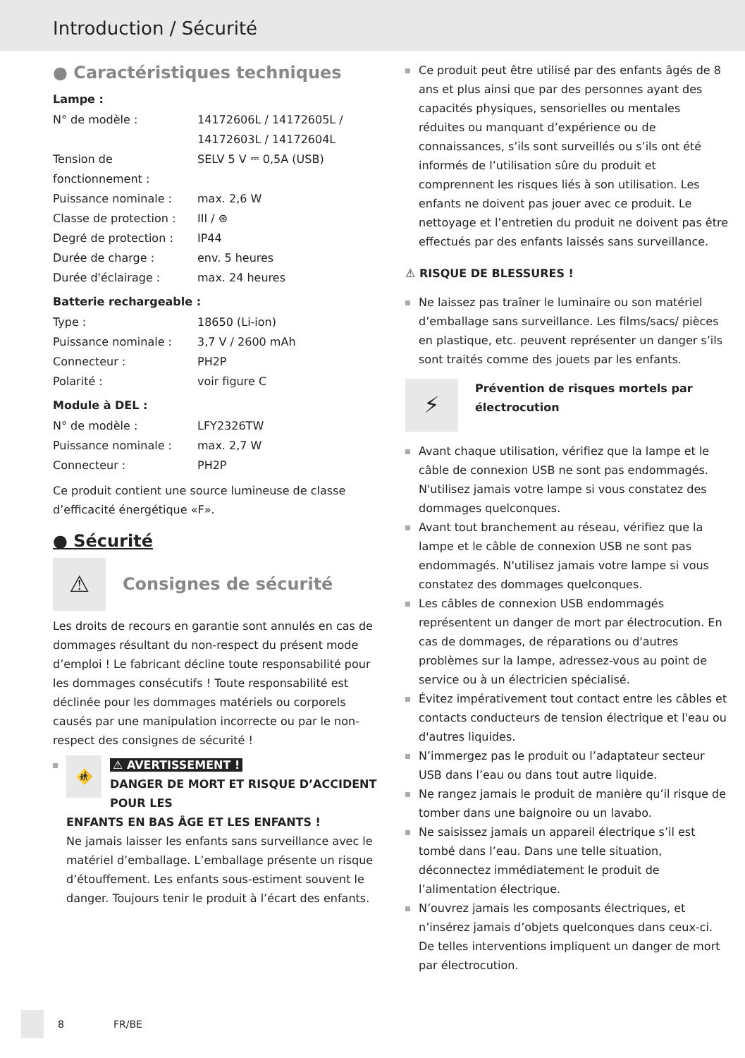Introduction / Sécurité
● Caractéristiques techniques
Lampe :
| N° de modèle : | 14172606L / 14172605L / 14172603L / 14172604L |
| Tension de fonctionnement : | SELV 5 V ⎓ 0,5A (USB) |
| Puissance nominale : | max. 2,6 W |
| Classe de protection : | III / ⊛ |
| Degré de protection : | IP44 |
| Durée de charge : | env. 5 heures |
| Durée d'éclairage : | max. 24 heures |
Batterie rechargeable :
| Type : | 18650 (Li-ion) |
| Puissance nominale : | 3,7 V / 2600 mAh |
| Connecteur : | PH2P |
| Polarité : | voir figure C |
Module à DEL :
| N° de modèle : | LFY2326TW |
| Puissance nominale : | max. 2,7 W |
| Connecteur : | PH2P |
Ce produit contient une source lumineuse de classe d’efficacité énergétique «F».
● Sécurité
⚠
Consignes de sécurité
Les droits de recours en garantie sont annulés en cas de dommages résultant du non-respect du présent mode d’emploi ! Le fabricant décline toute responsabilité pour les dommages consécutifs ! Toute responsabilité est déclinée pour les dommages matériels ou corporels causés par une manipulation incorrecte ou par le non-respect des consignes de sécurité !
🚸 ⚠ AVERTISSEMENT !
DANGER DE MORT ET RISQUE D’ACCIDENT POUR LES
ENFANTS EN BAS ÂGE ET LES ENFANTS !
Ne jamais laisser les enfants sans surveillance avec le matériel d’emballage. L’emballage présente un risque d’étouffement. Les enfants sous-estiment souvent le danger. Toujours tenir le produit à l’écart des enfants.
Ce produit peut être utilisé par des enfants âgés de 8 ans et plus ainsi que par des personnes ayant des capacités physiques, sensorielles ou mentales réduites ou manquant d’expérience ou de connaissances, s’ils sont surveillés ou s’ils ont été informés de l’utilisation sûre du produit et comprennent les risques liés à son utilisation. Les enfants ne doivent pas jouer avec ce produit. Le nettoyage et l’entretien du produit ne doivent pas être effectués par des enfants laissés sans surveillance.
⚠ RISQUE DE BLESSURES !
Ne laissez pas traîner le luminaire ou son matériel d’emballage sans surveillance. Les films/sacs/ pièces en plastique, etc. peuvent représenter un danger s’ils sont traités comme des jouets par les enfants.
⚡ Prévention de risques mortels par électrocution
Avant chaque utilisation, vérifiez que la lampe et le câble de connexion USB ne sont pas endommagés. N'utilisez jamais votre lampe si vous constatez des dommages quelconques.
Avant tout branchement au réseau, vérifiez que la lampe et le câble de connexion USB ne sont pas endommagés. N'utilisez jamais votre lampe si vous constatez des dommages quelconques.
Les câbles de connexion USB endommagés représentent un danger de mort par électrocution. En cas de dommages, de réparations ou d'autres problèmes sur la lampe, adressez-vous au point de service ou à un électricien spécialisé.
Évitez impérativement tout contact entre les câbles et contacts conducteurs de tension électrique et l'eau ou d'autres liquides.
N’immergez pas le produit ou l’adaptateur secteur USB dans l’eau ou dans tout autre liquide.
Ne rangez jamais le produit de manière qu’il risque de tomber dans une baignoire ou un lavabo.
Ne saisissez jamais un appareil électrique s’il est tombé dans l’eau. Dans une telle situation, déconnectez immédiatement le produit de l’alimentation électrique.
N’ouvrez jamais les composants électriques, et n’insérez jamais d’objets quelconques dans ceux-ci. De telles interventions impliquent un danger de mort par électrocution.
8 FR/BE